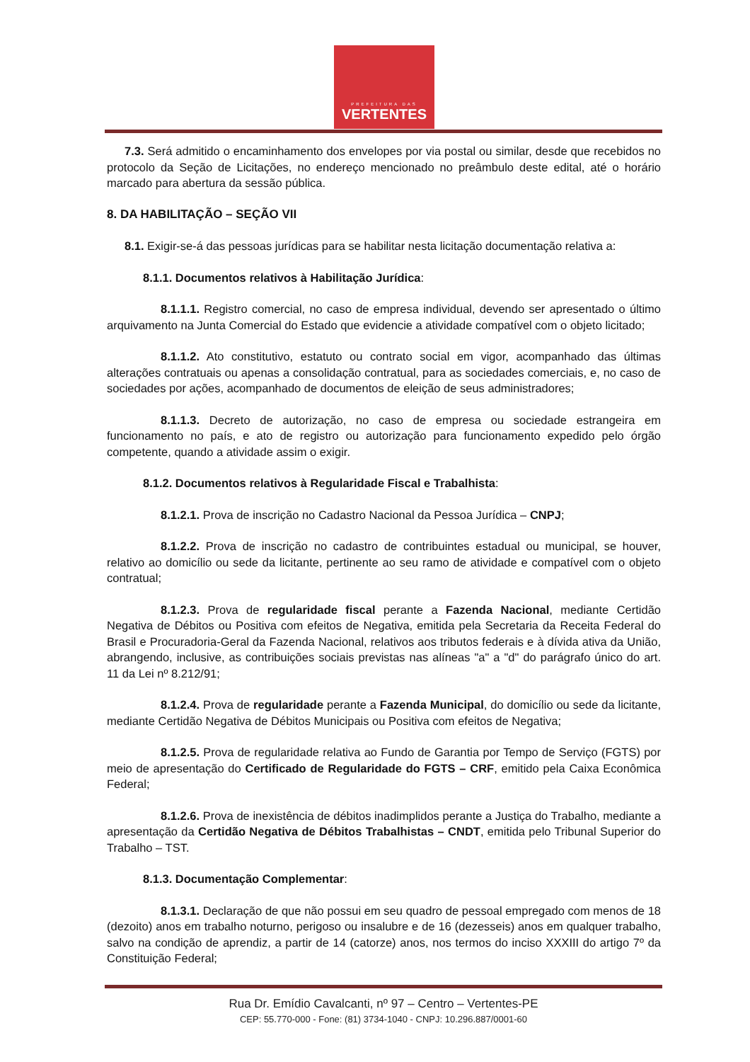PREFEITURA DAS
VERTENTES
7.3. Será admitido o encaminhamento dos envelopes por via postal ou similar, desde que recebidos no protocolo da Seção de Licitações, no endereço mencionado no preâmbulo deste edital, até o horário marcado para abertura da sessão pública.
8. DA HABILITAÇÃO – SEÇÃO VII
8.1. Exigir-se-á das pessoas jurídicas para se habilitar nesta licitação documentação relativa a:
8.1.1. Documentos relativos à Habilitação Jurídica:
8.1.1.1. Registro comercial, no caso de empresa individual, devendo ser apresentado o último arquivamento na Junta Comercial do Estado que evidencie a atividade compatível com o objeto licitado;
8.1.1.2. Ato constitutivo, estatuto ou contrato social em vigor, acompanhado das últimas alterações contratuais ou apenas a consolidação contratual, para as sociedades comerciais, e, no caso de sociedades por ações, acompanhado de documentos de eleição de seus administradores;
8.1.1.3. Decreto de autorização, no caso de empresa ou sociedade estrangeira em funcionamento no país, e ato de registro ou autorização para funcionamento expedido pelo órgão competente, quando a atividade assim o exigir.
8.1.2. Documentos relativos à Regularidade Fiscal e Trabalhista:
8.1.2.1. Prova de inscrição no Cadastro Nacional da Pessoa Jurídica – CNPJ;
8.1.2.2. Prova de inscrição no cadastro de contribuintes estadual ou municipal, se houver, relativo ao domicílio ou sede da licitante, pertinente ao seu ramo de atividade e compatível com o objeto contratual;
8.1.2.3. Prova de regularidade fiscal perante a Fazenda Nacional, mediante Certidão Negativa de Débitos ou Positiva com efeitos de Negativa, emitida pela Secretaria da Receita Federal do Brasil e Procuradoria-Geral da Fazenda Nacional, relativos aos tributos federais e à dívida ativa da União, abrangendo, inclusive, as contribuições sociais previstas nas alíneas "a" a "d" do parágrafo único do art. 11 da Lei nº 8.212/91;
8.1.2.4. Prova de regularidade perante a Fazenda Municipal, do domicílio ou sede da licitante, mediante Certidão Negativa de Débitos Municipais ou Positiva com efeitos de Negativa;
8.1.2.5. Prova de regularidade relativa ao Fundo de Garantia por Tempo de Serviço (FGTS) por meio de apresentação do Certificado de Regularidade do FGTS – CRF, emitido pela Caixa Econômica Federal;
8.1.2.6. Prova de inexistência de débitos inadimplidos perante a Justiça do Trabalho, mediante a apresentação da Certidão Negativa de Débitos Trabalhistas – CNDT, emitida pelo Tribunal Superior do Trabalho – TST.
8.1.3. Documentação Complementar:
8.1.3.1. Declaração de que não possui em seu quadro de pessoal empregado com menos de 18 (dezoito) anos em trabalho noturno, perigoso ou insalubre e de 16 (dezesseis) anos em qualquer trabalho, salvo na condição de aprendiz, a partir de 14 (catorze) anos, nos termos do inciso XXXIII do artigo 7º da Constituição Federal;
Rua Dr. Emídio Cavalcanti, nº 97 – Centro – Vertentes-PE
CEP: 55.770-000 - Fone: (81) 3734-1040 - CNPJ: 10.296.887/0001-60